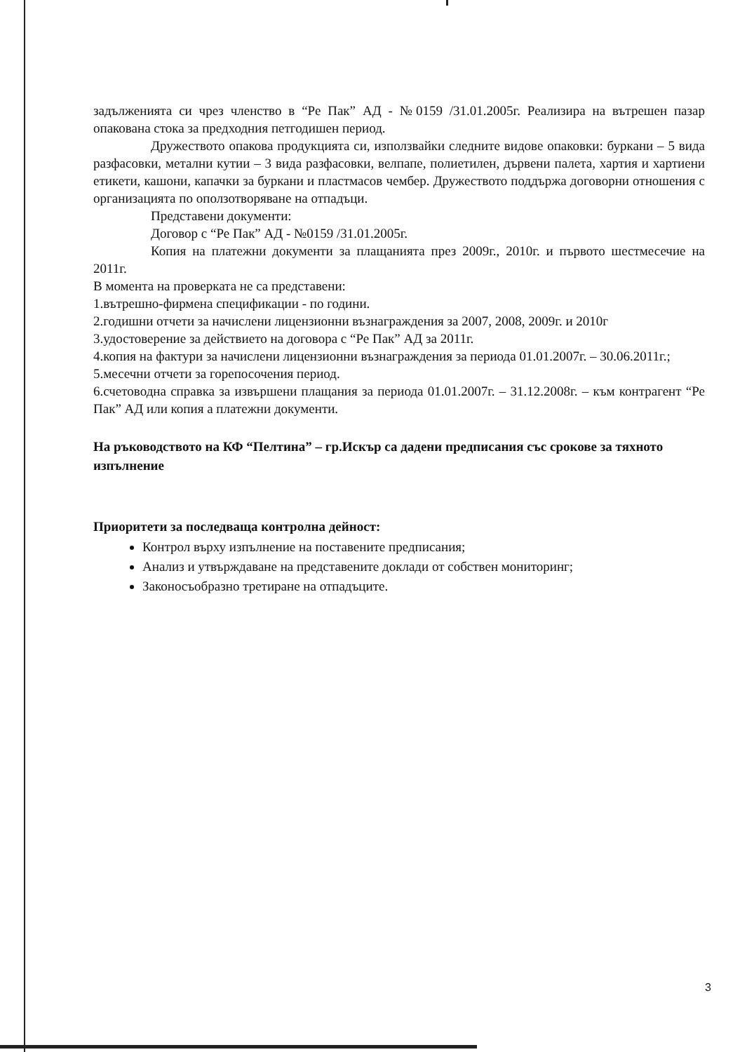задълженията си чрез членство в “Ре Пак” АД - №0159 /31.01.2005г. Реализира на вътрешен пазар опакована стока за предходния петгодишен период.
Дружеството опакова продукцията си, използвайки следните видове опаковки: буркани – 5 вида разфасовки, метални кутии – 3 вида разфасовки, велпапе, полиетилен, дървени палета, хартия и хартиени етикети, кашони, капачки за буркани и пластмасов чембер. Дружеството поддържа договорни отношения с организацията по оползотворяване на отпадъци.
Представени документи:
Договор с “Ре Пак” АД - №0159 /31.01.2005г.
Копия на платежни документи за плащанията през 2009г., 2010г. и първото шестмесечие на 2011г.
В момента на проверката не са представени:
1.вътрешно-фирмена спецификации - по години.
2.годишни отчети за начислени лицензионни възнаграждения за 2007, 2008, 2009г. и 2010г
3.удостоверение за действието на договора с “Ре Пак” АД за 2011г.
4.копия на фактури за начислени лицензионни възнаграждения за периода 01.01.2007г. – 30.06.2011г.;
5.месечни отчети за горепосочения период.
6.счетоводна справка за извършени плащания за периода 01.01.2007г. – 31.12.2008г. – към контрагент “Ре Пак” АД или копия а платежни документи.
На ръководството на КФ “Пелтина” – гр.Искър са дадени предписания със срокове за тяхното изпълнение
Приоритети за последваща контролна дейност:
Контрол върху изпълнение на поставените предписания;
Анализ и утвърждаване на представените доклади от собствен мониторинг;
Законосъобразно третиране на отпадъците.
3